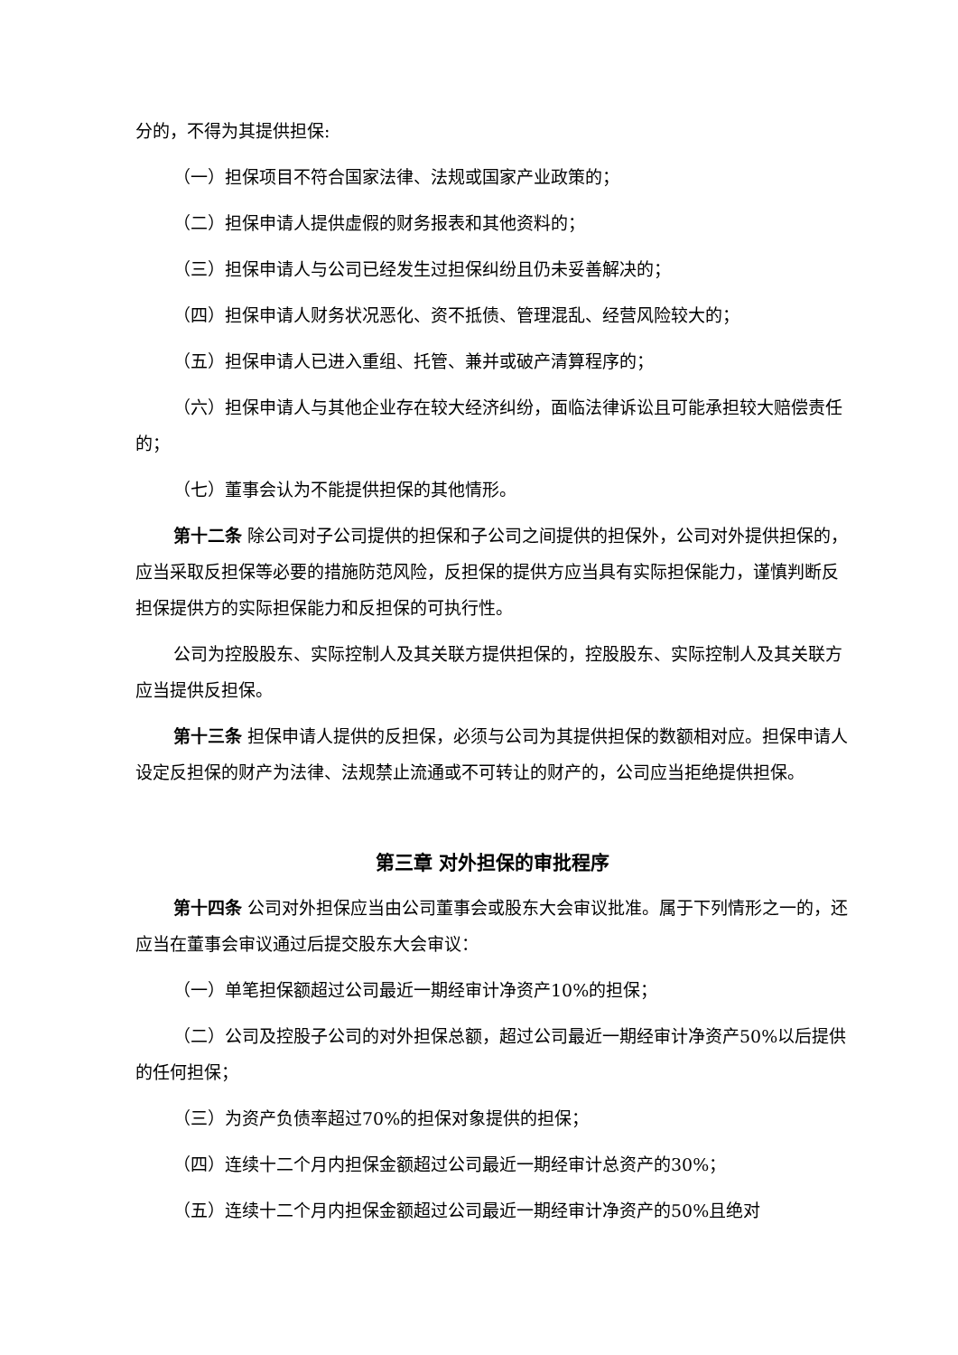分的，不得为其提供担保:
（一）担保项目不符合国家法律、法规或国家产业政策的；
（二）担保申请人提供虚假的财务报表和其他资料的；
（三）担保申请人与公司已经发生过担保纠纷且仍未妥善解决的；
（四）担保申请人财务状况恶化、资不抵债、管理混乱、经营风险较大的；
（五）担保申请人已进入重组、托管、兼并或破产清算程序的；
（六）担保申请人与其他企业存在较大经济纠纷，面临法律诉讼且可能承担较大赔偿责任的；
（七）董事会认为不能提供担保的其他情形。
第十二条 除公司对子公司提供的担保和子公司之间提供的担保外，公司对外提供担保的，应当采取反担保等必要的措施防范风险，反担保的提供方应当具有实际担保能力，谨慎判断反担保提供方的实际担保能力和反担保的可执行性。
公司为控股股东、实际控制人及其关联方提供担保的，控股股东、实际控制人及其关联方应当提供反担保。
第十三条 担保申请人提供的反担保，必须与公司为其提供担保的数额相对应。担保申请人设定反担保的财产为法律、法规禁止流通或不可转让的财产的，公司应当拒绝提供担保。
第三章 对外担保的审批程序
第十四条 公司对外担保应当由公司董事会或股东大会审议批准。属于下列情形之一的，还应当在董事会审议通过后提交股东大会审议：
（一）单笔担保额超过公司最近一期经审计净资产10%的担保；
（二）公司及控股子公司的对外担保总额，超过公司最近一期经审计净资产50%以后提供的任何担保；
（三）为资产负债率超过70%的担保对象提供的担保；
（四）连续十二个月内担保金额超过公司最近一期经审计总资产的30%；
（五）连续十二个月内担保金额超过公司最近一期经审计净资产的50%且绝对